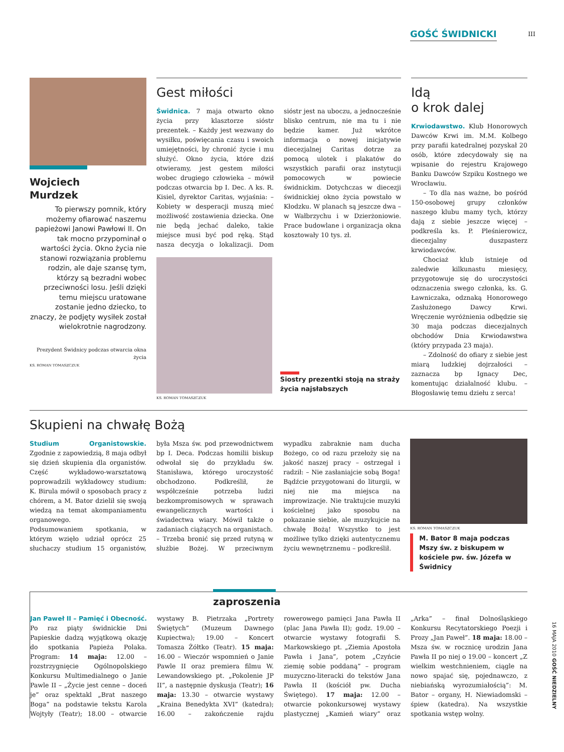GOŚĆ ŚWIDNICKI III
Wojciech
Murdzek
To pierwszy pomnik, który możemy ofiarować naszemu papieżowi Janowi Pawłowi II. On tak mocno przypominał o wartości życia. Okno życia nie stanowi rozwiązania problemu rodzin, ale daje szansę tym, którzy są bezradni wobec przeciwności losu. Jeśli dzięki temu miejscu uratowane zostanie jedno dziecko, to znaczy, że podjęty wysiłek został wielokrotnie nagrodzony.
Prezydent Świdnicy podczas otwarcia okna życia
KS. ROMAN TOMASZCZUK
Gest miłości
Świdnica. 7 maja otwarto okno życia przy klasztorze sióstr prezentek. – Każdy jest wezwany do wysiłku, poświęcania czasu i swoich umiejętności, by chronić życie i mu służyć. Okno życia, które dziś otwieramy, jest gestem miłości wobec drugiego człowieka – mówił podczas otwarcia bp I. Dec. A ks. R. Kisiel, dyrektor Caritas, wyjaśnia: – Kobiety w desperacji muszą mieć możliwość zostawienia dziecka. One nie będą jechać daleko, takie miejsce musi być pod ręką. Stąd nasza decyzja o lokalizacji. Dom sióstr jest na uboczu, a jednocześnie blisko centrum, nie ma tu i nie będzie kamer. Już wkrótce informacja o nowej inicjatywie diecezjalnej Caritas dotrze za pomocą ulotek i plakatów do wszystkich parafii oraz instytucji pomocowych w powiecie świdnickim. Dotychczas w diecezji świdnickiej okno życia powstało w Kłodzku. W planach są jeszcze dwa – w Wałbrzychu i w Dzierżoniowie. Prace budowlane i organizacja okna kosztowały 10 tys. zł.
Siostry prezentki stoją na straży życia najsłabszych
KS. ROMAN TOMASZCZUK
Idą
o krok dalej
Krwiodawstwo. Klub Honorowych Dawców Krwi im. M.M. Kolbego przy parafii katedralnej pozyskał 20 osób, które zdecydowały się na wpisanie do rejestru Krajowego Banku Dawców Szpiku Kostnego we Wrocławiu.
– To dla nas ważne, bo pośród 150-osobowej grupy członków naszego klubu mamy tych, którzy dają z siebie jeszcze więcej – podkreśla ks. P. Pleśnierowicz, diecezjalny duszpasterz krwiodawców.
Chociaż klub istnieje od zaledwie kilkunastu miesięcy, przygotowuje się do uroczystości odznaczenia swego członka, ks. G. Ławniczaka, odznaką Honorowego Zasłużonego Dawcy Krwi. Wręczenie wyróżnienia odbędzie się 30 maja podczas diecezjalnych obchodów Dnia Krwiodawstwa (który przypada 23 maja).
– Zdolność do ofiary z siebie jest miarą ludzkiej dojrzałości – zaznacza bp Ignacy Dec, komentując działalność klubu. – Błogosławię temu dziełu z serca!
Skupieni na chwałę Bożą
Studium Organistowskie. Zgodnie z zapowiedzią, 8 maja odbył się dzień skupienia dla organistów. Część wykładowo-warsztatową poprowadzili wykładowcy studium: K. Birula mówił o sposobach pracy z chórem, a M. Bator dzielił się swoją wiedzą na temat akompaniamentu organowego.
Podsumowaniem spotkania, w którym wzięło udział oprócz 25 słuchaczy studium 15 organistów, była Msza św. pod przewodnictwem bp I. Deca. Podczas homilii biskup odwołał się do przykładu św. Stanisława, którego uroczystość obchodzono. Podkreślił, że współcześnie potrzeba ludzi bezkompromisowych w sprawach ewangelicznych wartości i świadectwa wiary. Mówił także o zadaniach ciążących na organistach.
– Trzeba bronić się przed rutyną w służbie Bożej. W przeciwnym wypadku zabraknie nam ducha Bożego, co od razu przełoży się na jakość naszej pracy – ostrzegał i radził: – Nie zasłaniajcie sobą Boga! Bądźcie przygotowani do liturgii, w niej nie ma miejsca na improwizacje. Nie traktujcie muzyki kościelnej jako sposobu na pokazanie siebie, ale muzykujcie na chwałę Bożą! Wszystko to jest możliwe tylko dzięki autentycznemu życiu wewnętrznemu – podkreślił.
KS. ROMAN TOMASZCZUK
M. Bator 8 maja podczas Mszy św. z biskupem w kościele pw. św. Józefa w Świdnicy
zaproszenia
Jan Paweł II – Pamięć i Obecność. Po raz piąty świdnickie Dni Papieskie dadzą wyjątkową okazję do spotkania Papieża Polaka. Program: 14 maja: 12.00 – rozstrzygnięcie Ogólnopolskiego Konkursu Multimedialnego o Janie Pawle II – „Życie jest cenne – doceń je” oraz spektakl „Brat naszego Boga” na podstawie tekstu Karola Wojtyły (Teatr); 18.00 – otwarcie wystawy B. Pietrzaka „Portrety Świętych” (Muzeum Dawnego Kupiectwa); 19.00 – Koncert Tomasza Żółtko (Teatr). 15 maja: 16.00 – Wieczór wspomnień o Janie Pawle II oraz premiera filmu W. Lewandowskiego pt. „Pokolenie JP II”, a następnie dyskusja (Teatr); 16 maja: 13.30 – otwarcie wystawy „Kraina Benedykta XVI” (katedra); 16.00 – zakończenie rajdu rowerowego pamięci Jana Pawła II (plac Jana Pawła II); godz. 19.00 – otwarcie wystawy fotografii S. Markowskiego pt. „Ziemia Apostoła Pawła i Jana”, potem „Czyńcie ziemię sobie poddaną” – program muzyczno-literacki do tekstów Jana Pawła II (kościół pw. Ducha Świętego). 17 maja: 12.00 – otwarcie pokonkursowej wystawy plastycznej „Kamień wiary” oraz „Arka” – finał Dolnośląskiego Konkursu Recytatorskiego Poezji i Prozy „Jan Paweł”. 18 maja: 18.00 – Msza św. w rocznicę urodzin Jana Pawła II po niej o 19.00 – koncert „Z wielkim westchnieniem, ciągle na nowo spajać się, pojednawczo, z niebiańską wyrozumiałością”: M. Bator – organy, H. Niewiadomski – śpiew (katedra). Na wszystkie spotkania wstęp wolny.
16 MAJA 2010 GOŚĆ NIEDZIELNY